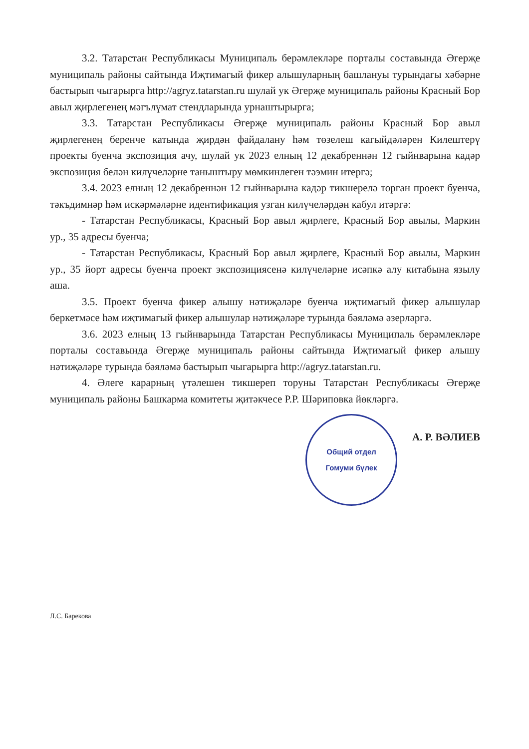3.2. Татарстан Республикасы Муниципаль берәмлекләре порталы составында Әгерҗе муниципаль районы сайтында Иҗтимагый фикер алышуларның башлануы турындагы хәбәрне бастырып чыгарырга http://agryz.tatarstan.ru шулай ук Әгерҗе муниципаль районы Красный Бор авыл җирлегенең мәгълүмат стендларында урнаштырырга;
3.3. Татарстан Республикасы Әгерҗе муниципаль районы Красный Бор авыл җирлегенең беренче катында җирдән файдалану һәм төзелеш кагыйдәләрен Килештерү проекты буенча экспозиция ачу, шулай ук 2023 елның 12 декабреннән 12 гыйнварына кадәр экспозиция белән килүчеләрне таныштыру мөмкинлеген тәэмин итергә;
3.4. 2023 елның 12 декабреннән 12 гыйнварына кадәр тикшерелә торган проект буенча, тәкъдимнәр һәм искәрмәләрне идентификация узган килүчеләрдән кабул итәргә:
- Татарстан Республикасы, Красный Бор авыл җирлеге, Красный Бор авылы, Маркин ур., 35 адресы буенча;
- Татарстан Республикасы, Красный Бор авыл җирлеге, Красный Бор авылы, Маркин ур., 35 йорт адресы буенча проект экспозициясенә килүчеләрне исәпкә алу китабына язылу аша.
3.5. Проект буенча фикер алышу нәтиҗәләре буенча иҗтимагый фикер алышулар беркетмәсе һәм иҗтимагый фикер алышулар нәтиҗәләре турында бәяләмә әзерләргә.
3.6. 2023 елның 13 гыйнварында Татарстан Республикасы Муниципаль берәмлекләре порталы составында Әгерҗе муниципаль районы сайтында Иҗтимагый фикер алышу нәтиҗәләре турында бәяләмә бастырып чыгарырга http://agryz.tatarstan.ru.
4. Әлеге карарның үтәлешен тикшереп торуны Татарстан Республикасы Әгерҗе муниципаль районы Башкарма комитеты җитәкчесе Р.Р. Шәриповка йөкләргә.
Общий отдел
Гомуми бүлек
А. Р. ВӘЛИЕВ
Л.С. Барекова